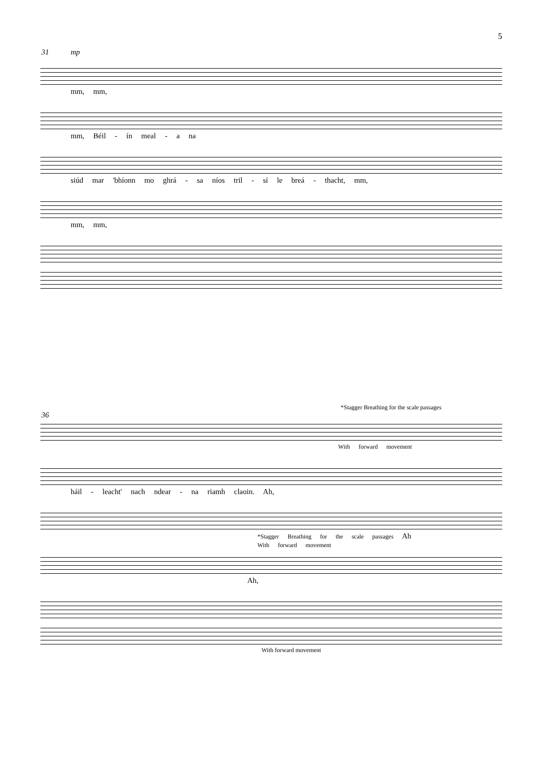5
31 mp
mm, mm,
mm, Béil - ín meal - a na
siúd mar 'bhíonn mo ghrá - sa níos tril - sí le breá - thacht, mm,
mm, mm,
*Stagger Breathing for the scale passages
36
With forward movement
háil - leacht' nach ndear - na riamh claoin. Ah,
*Stagger Breathing for the scale passages Ah
With forward movement
Ah,
With forward movement